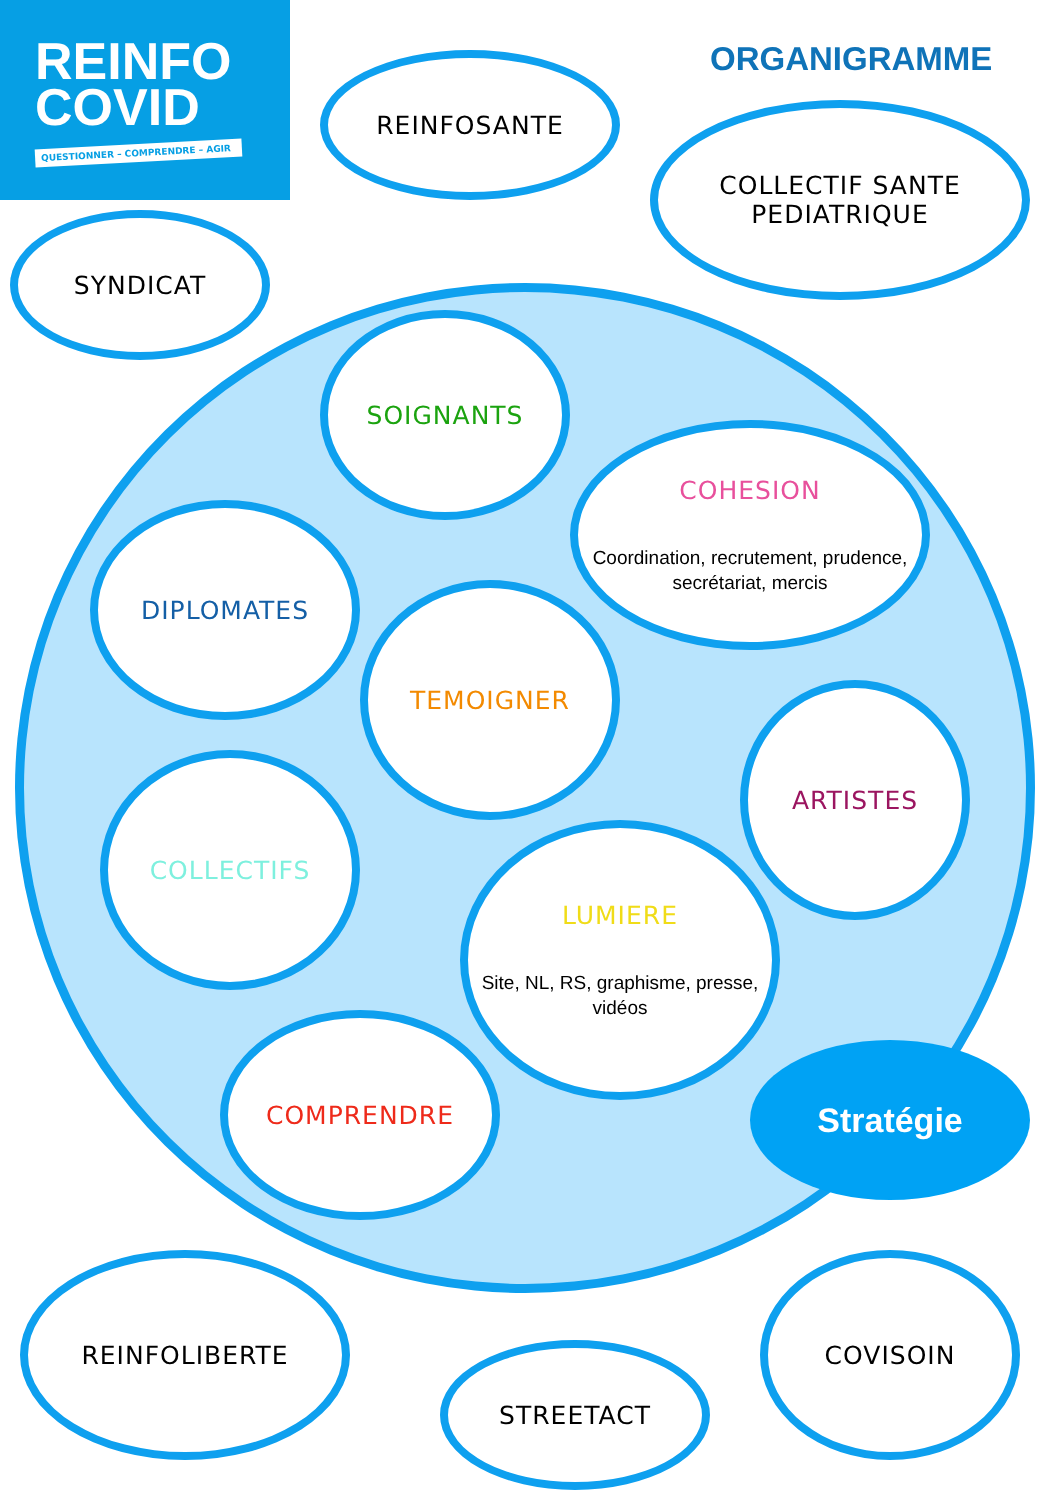REINFO
COVID
QUESTIONNER – COMPRENDRE – AGIR
ORGANIGRAMME
REINFOSANTE
COLLECTIF SANTE
PEDIATRIQUE
SYNDICAT
SOIGNANTS
COHESION
Coordination, recrutement, prudence, secrétariat, mercis
DIPLOMATES
TEMOIGNER
ARTISTES
COLLECTIFS
LUMIERE
Site, NL, RS, graphisme, presse, vidéos
COMPRENDRE
Stratégie
REINFOLIBERTE
STREETACT
COVISOIN